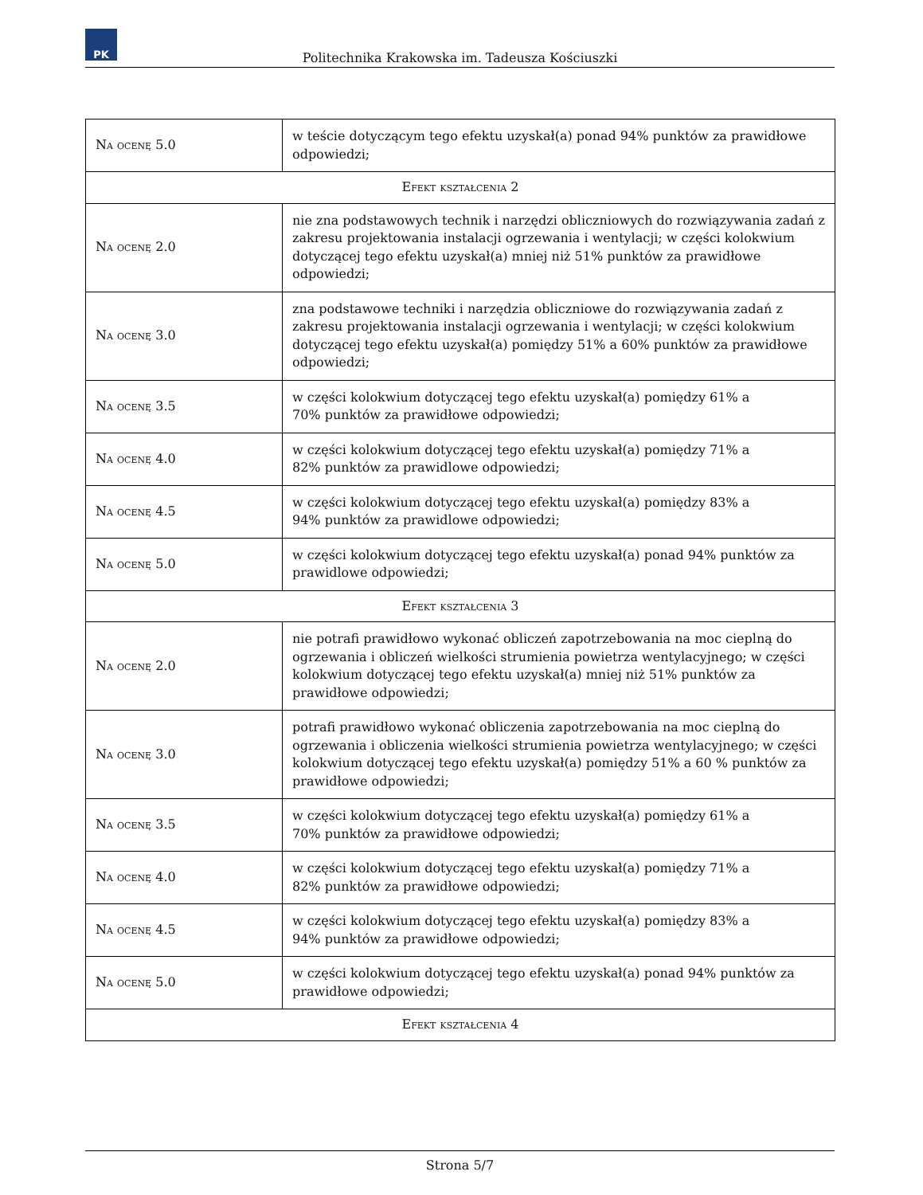PK
Politechnika Krakowska im. Tadeusza Kościuszki
| Na ocenę 5.0 | w teście dotyczącym tego efektu uzyskał(a) ponad 94% punktów za prawidłowe odpowiedzi; |
| Efekt kształcenia 2 | |
| Na ocenę 2.0 | nie zna podstawowych technik i narzędzi obliczniowych do rozwiązywania zadań z zakresu projektowania instalacji ogrzewania i wentylacji; w części kolokwium dotyczącej tego efektu uzyskał(a) mniej niż 51% punktów za prawidłowe odpowiedzi; |
| Na ocenę 3.0 | zna podstawowe techniki i narzędzia obliczniowe do rozwiązywania zadań z zakresu projektowania instalacji ogrzewania i wentylacji; w części kolokwium dotyczącej tego efektu uzyskał(a) pomiędzy 51% a 60% punktów za prawidłowe odpowiedzi; |
| Na ocenę 3.5 | w części kolokwium dotyczącej tego efektu uzyskał(a) pomiędzy 61% a 70% punktów za prawidłowe odpowiedzi; |
| Na ocenę 4.0 | w części kolokwium dotyczącej tego efektu uzyskał(a) pomiędzy 71% a 82% punktów za prawidlowe odpowiedzi; |
| Na ocenę 4.5 | w części kolokwium dotyczącej tego efektu uzyskał(a) pomiędzy 83% a 94% punktów za prawidlowe odpowiedzi; |
| Na ocenę 5.0 | w części kolokwium dotyczącej tego efektu uzyskał(a) ponad 94% punktów za prawidlowe odpowiedzi; |
| Efekt kształcenia 3 | |
| Na ocenę 2.0 | nie potrafi prawidłowo wykonać obliczeń zapotrzebowania na moc cieplną do ogrzewania i obliczeń wielkości strumienia powietrza wentylacyjnego; w części kolokwium dotyczącej tego efektu uzyskał(a) mniej niż 51% punktów za prawidłowe odpowiedzi; |
| Na ocenę 3.0 | potrafi prawidłowo wykonać obliczenia zapotrzebowania na moc cieplną do ogrzewania i obliczenia wielkości strumienia powietrza wentylacyjnego; w części kolokwium dotyczącej tego efektu uzyskał(a) pomiędzy 51% a 60 % punktów za prawidłowe odpowiedzi; |
| Na ocenę 3.5 | w części kolokwium dotyczącej tego efektu uzyskał(a) pomiędzy 61% a 70% punktów za prawidłowe odpowiedzi; |
| Na ocenę 4.0 | w części kolokwium dotyczącej tego efektu uzyskał(a) pomiędzy 71% a 82% punktów za prawidłowe odpowiedzi; |
| Na ocenę 4.5 | w części kolokwium dotyczącej tego efektu uzyskał(a) pomiędzy 83% a 94% punktów za prawidłowe odpowiedzi; |
| Na ocenę 5.0 | w części kolokwium dotyczącej tego efektu uzyskał(a) ponad 94% punktów za prawidłowe odpowiedzi; |
| Efekt kształcenia 4 | |
Strona 5/7